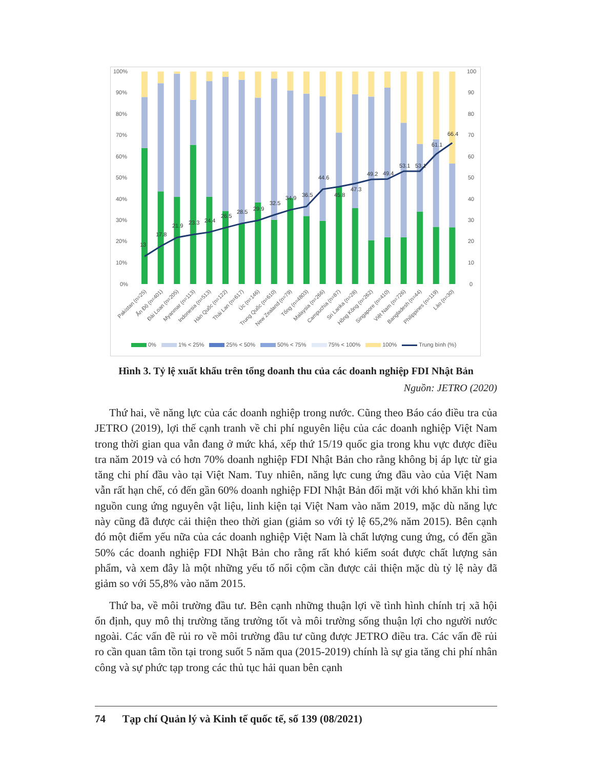100%
90%
80%
70%
60%
50%
40%
30%
20%
10%
0%
100
90
80
70
60
50
40
30
20
10
0
13
17.8
21.9
23.3
24.4
26.5
28.5
29.9
32.5
34.9
36.5
44.6
45.8
47.3
49.2
49.4
53.1
53.1
61.1
66.4
Pakistan (n=25)
Ấn Độ (n=401)
Đài Loan (n=205)
Myanmar (n=113)
Indonesia (n=513)
Hàn Quốc (n=122)
Thái Lan (n=617)
Úc (n=146)
Trung Quốc (n=610)
New Zealand (n=79)
Tổng (n=4803)
Malaysia (n=266)
Campuchia (n=87)
Sri Lanka (n=28)
Hồng Kông (n=262)
Singapore (n=410)
Việt Nam (n=726)
Bangladesh (n=44)
Philippines (n=119)
Lào (n=30)
0% 1% < 25% 25% < 50% 50% < 75% 75% < 100% 100% Trung bình (%)
Hình 3. Tỷ lệ xuất khẩu trên tổng doanh thu của các doanh nghiệp FDI Nhật Bản
Nguồn: JETRO (2020)
Thứ hai, về năng lực của các doanh nghiệp trong nước. Cũng theo Báo cáo điều tra của JETRO (2019), lợi thế cạnh tranh về chi phí nguyên liệu của các doanh nghiệp Việt Nam trong thời gian qua vẫn đang ở mức khá, xếp thứ 15/19 quốc gia trong khu vực được điều tra năm 2019 và có hơn 70% doanh nghiệp FDI Nhật Bản cho rằng không bị áp lực từ gia tăng chi phí đầu vào tại Việt Nam. Tuy nhiên, năng lực cung ứng đầu vào của Việt Nam vẫn rất hạn chế, có đến gần 60% doanh nghiệp FDI Nhật Bản đối mặt với khó khăn khi tìm nguồn cung ứng nguyên vật liệu, linh kiện tại Việt Nam vào năm 2019, mặc dù năng lực này cũng đã được cải thiện theo thời gian (giảm so với tỷ lệ 65,2% năm 2015). Bên cạnh đó một điểm yếu nữa của các doanh nghiệp Việt Nam là chất lượng cung ứng, có đến gần 50% các doanh nghiệp FDI Nhật Bản cho rằng rất khó kiểm soát được chất lượng sản phẩm, và xem đây là một những yếu tố nổi cộm cần được cải thiện mặc dù tỷ lệ này đã giảm so với 55,8% vào năm 2015.
Thứ ba, về môi trường đầu tư. Bên cạnh những thuận lợi về tình hình chính trị xã hội ổn định, quy mô thị trường tăng trưởng tốt và môi trường sống thuận lợi cho người nước ngoài. Các vấn đề rủi ro về môi trường đầu tư cũng được JETRO điều tra. Các vấn đề rủi ro cần quan tâm tồn tại trong suốt 5 năm qua (2015-2019) chính là sự gia tăng chi phí nhân công và sự phức tạp trong các thủ tục hải quan bên cạnh
74 Tạp chí Quản lý và Kinh tế quốc tế, số 139 (08/2021)